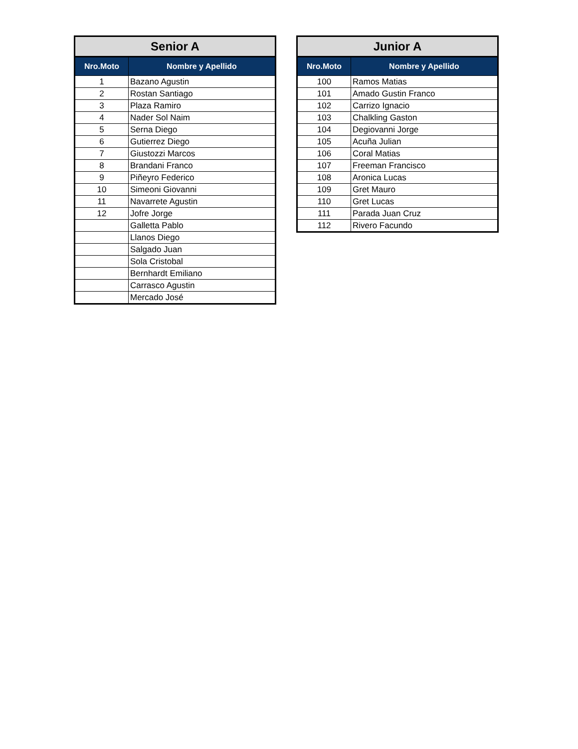| Senior A | |
| --- | --- |
| Nro.Moto | Nombre y Apellido |
| 1 | Bazano Agustin |
| 2 | Rostan Santiago |
| 3 | Plaza Ramiro |
| 4 | Nader Sol Naim |
| 5 | Serna Diego |
| 6 | Gutierrez Diego |
| 7 | Giustozzi Marcos |
| 8 | Brandani Franco |
| 9 | Piñeyro Federico |
| 10 | Simeoni Giovanni |
| 11 | Navarrete Agustin |
| 12 | Jofre Jorge |
| | Galletta Pablo |
| | Llanos Diego |
| | Salgado Juan |
| | Sola Cristobal |
| | Bernhardt Emiliano |
| | Carrasco Agustin |
| | Mercado José |
| Junior A | |
| --- | --- |
| Nro.Moto | Nombre y Apellido |
| 100 | Ramos Matias |
| 101 | Amado Gustin Franco |
| 102 | Carrizo Ignacio |
| 103 | Chalkling Gaston |
| 104 | Degiovanni Jorge |
| 105 | Acuña Julian |
| 106 | Coral Matias |
| 107 | Freeman Francisco |
| 108 | Aronica Lucas |
| 109 | Gret Mauro |
| 110 | Gret Lucas |
| 111 | Parada Juan Cruz |
| 112 | Rivero Facundo |